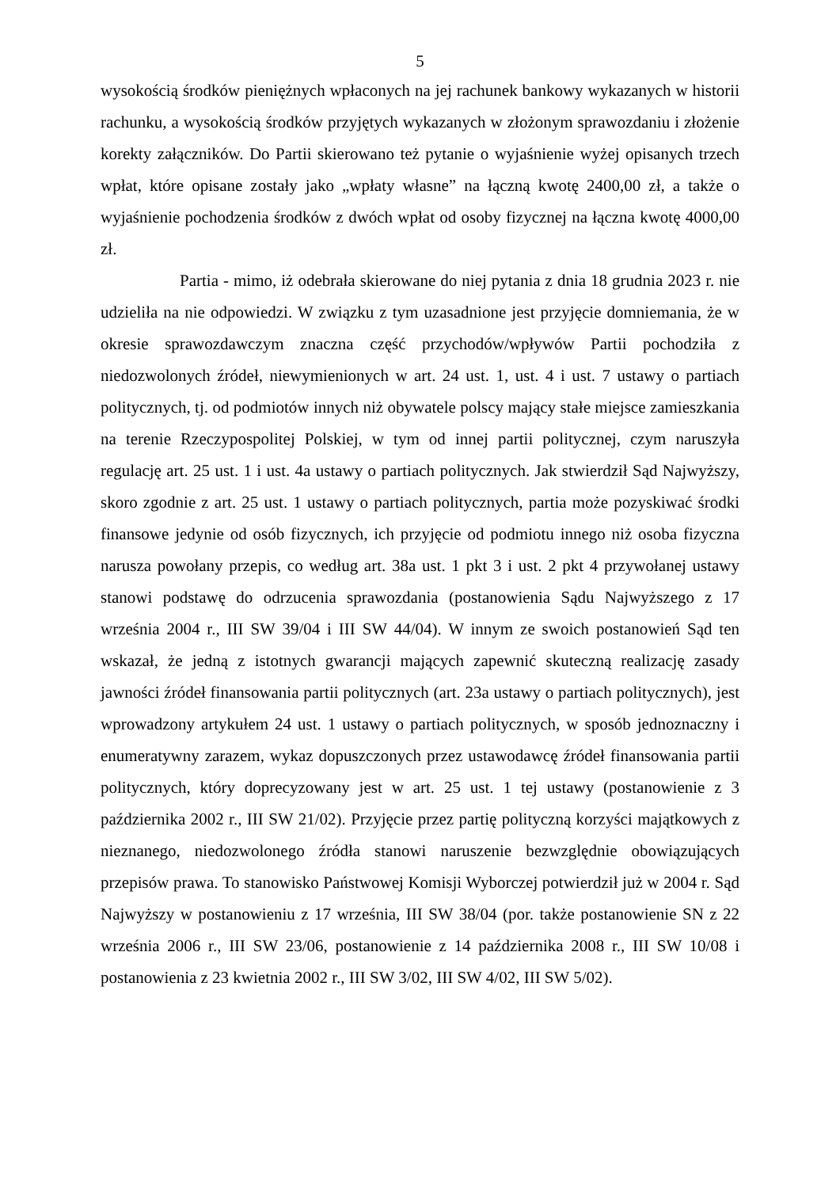5
wysokością środków pieniężnych wpłaconych na jej rachunek bankowy wykazanych w historii rachunku, a wysokością środków przyjętych wykazanych w złożonym sprawozdaniu i złożenie korekty załączników. Do Partii skierowano też pytanie o wyjaśnienie wyżej opisanych trzech wpłat, które opisane zostały jako „wpłaty własne” na łączną kwotę 2400,00 zł, a także o wyjaśnienie pochodzenia środków z dwóch wpłat od osoby fizycznej na łączna kwotę 4000,00 zł.
Partia - mimo, iż odebrała skierowane do niej pytania z dnia 18 grudnia 2023 r. nie udzieliła na nie odpowiedzi. W związku z tym uzasadnione jest przyjęcie domniemania, że w okresie sprawozdawczym znaczna część przychodów/wpływów Partii pochodziła z niedozwolonych źródeł, niewymienionych w art. 24 ust. 1, ust. 4 i ust. 7 ustawy o partiach politycznych, tj. od podmiotów innych niż obywatele polscy mający stałe miejsce zamieszkania na terenie Rzeczypospolitej Polskiej, w tym od innej partii politycznej, czym naruszyła regulację art. 25 ust. 1 i ust. 4a ustawy o partiach politycznych. Jak stwierdził Sąd Najwyższy, skoro zgodnie z art. 25 ust. 1 ustawy o partiach politycznych, partia może pozyskiwać środki finansowe jedynie od osób fizycznych, ich przyjęcie od podmiotu innego niż osoba fizyczna narusza powołany przepis, co według art. 38a ust. 1 pkt 3 i ust. 2 pkt 4 przywołanej ustawy stanowi podstawę do odrzucenia sprawozdania (postanowienia Sądu Najwyższego z 17 września 2004 r., III SW 39/04 i III SW 44/04). W innym ze swoich postanowień Sąd ten wskazał, że jedną z istotnych gwarancji mających zapewnić skuteczną realizację zasady jawności źródeł finansowania partii politycznych (art. 23a ustawy o partiach politycznych), jest wprowadzony artykułem 24 ust. 1 ustawy o partiach politycznych, w sposób jednoznaczny i enumeratywny zarazem, wykaz dopuszczonych przez ustawodawcę źródeł finansowania partii politycznych, który doprecyzowany jest w art. 25 ust. 1 tej ustawy (postanowienie z 3 października 2002 r., III SW 21/02). Przyjęcie przez partię polityczną korzyści majątkowych z nieznanego, niedozwolonego źródła stanowi naruszenie bezwzględnie obowiązujących przepisów prawa. To stanowisko Państwowej Komisji Wyborczej potwierdził już w 2004 r. Sąd Najwyższy w postanowieniu z 17 września, III SW 38/04 (por. także postanowienie SN z 22 września 2006 r., III SW 23/06, postanowienie z 14 października 2008 r., III SW 10/08 i postanowienia z 23 kwietnia 2002 r., III SW 3/02, III SW 4/02, III SW 5/02).